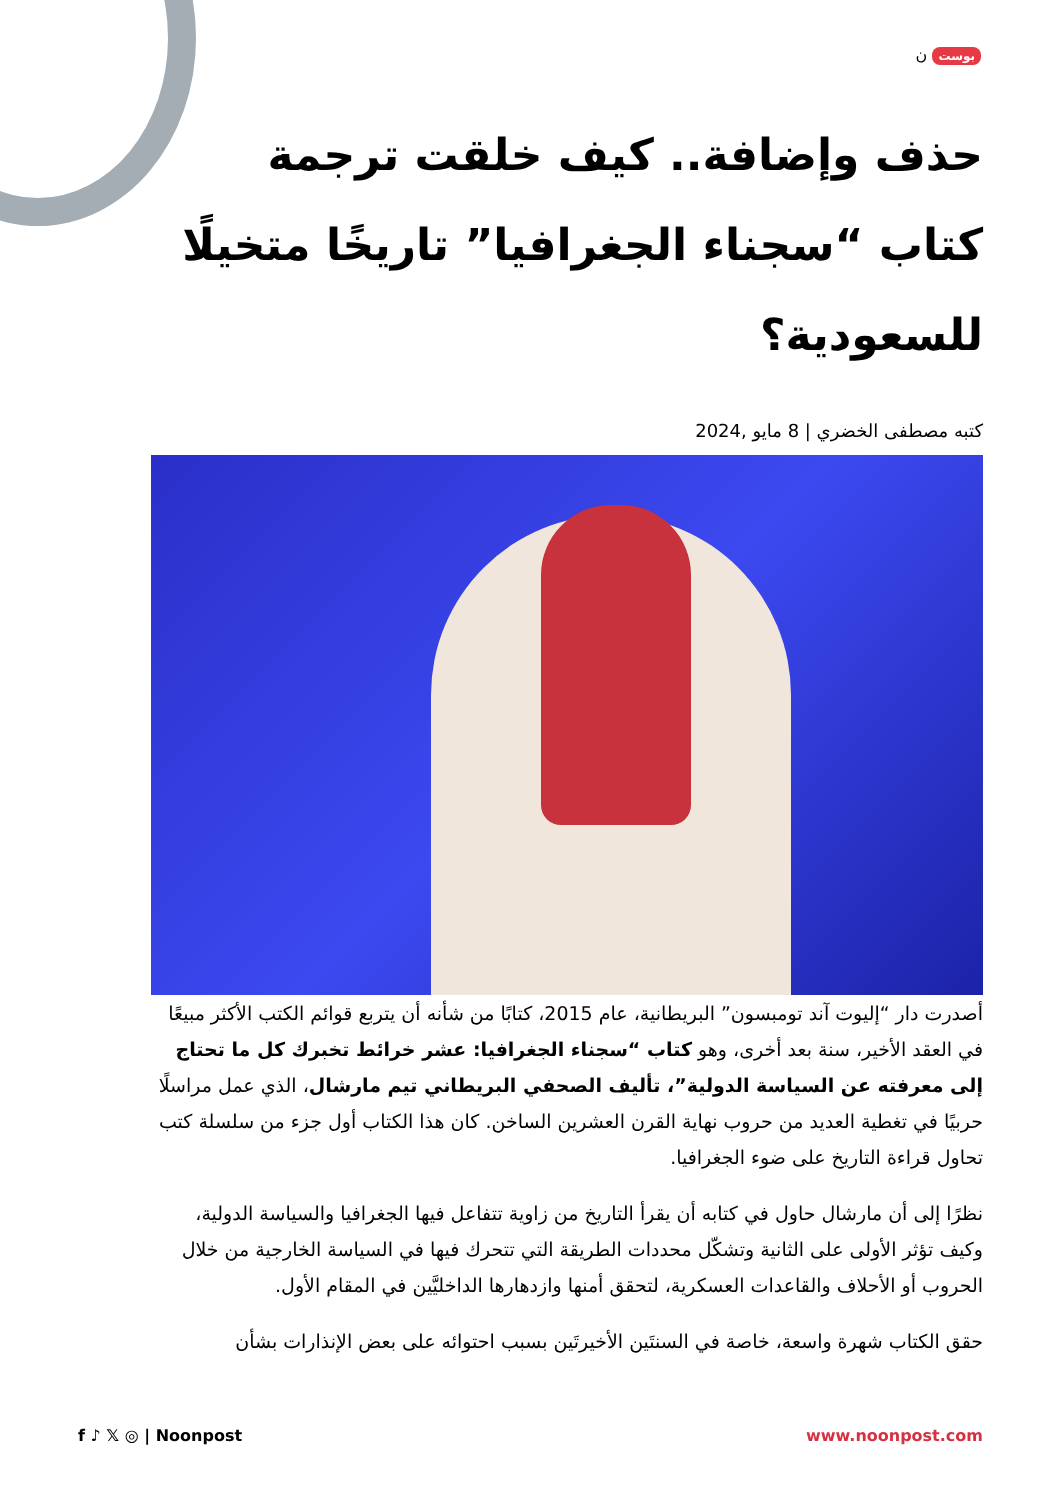بوست ن
حذف وإضافة.. كيف خلقت ترجمة كتاب “سجناء الجغرافيا” تاريخًا متخيلًا للسعودية؟
كتبه مصطفى الخضري | 8 مايو ,2024
أصدرت دار “إليوت آند تومبسون” البريطانية، عام 2015، كتابًا من شأنه أن يتربع قوائم الكتب الأكثر مبيعًا في العقد الأخير، سنة بعد أخرى، وهو كتاب “سجناء الجغرافيا: عشر خرائط تخبرك كل ما تحتاج إلى معرفته عن السياسة الدولية”، تأليف الصحفي البريطاني تيم مارشال، الذي عمل مراسلًا حربيًا في تغطية العديد من حروب نهاية القرن العشرين الساخن. كان هذا الكتاب أول جزء من سلسلة كتب تحاول قراءة التاريخ على ضوء الجغرافيا.
نظرًا إلى أن مارشال حاول في كتابه أن يقرأ التاريخ من زاوية تتفاعل فيها الجغرافيا والسياسة الدولية، وكيف تؤثر الأولى على الثانية وتشكّل محددات الطريقة التي تتحرك فيها في السياسة الخارجية من خلال الحروب أو الأحلاف والقاعدات العسكرية، لتحقق أمنها وازدهارها الداخليَّين في المقام الأول.
حقق الكتاب شهرة واسعة، خاصة في السنتَين الأخيرتَين بسبب احتوائه على بعض الإنذارات بشأن
f ♪ 𝕏 ◎ | Noonpost www.noonpost.com